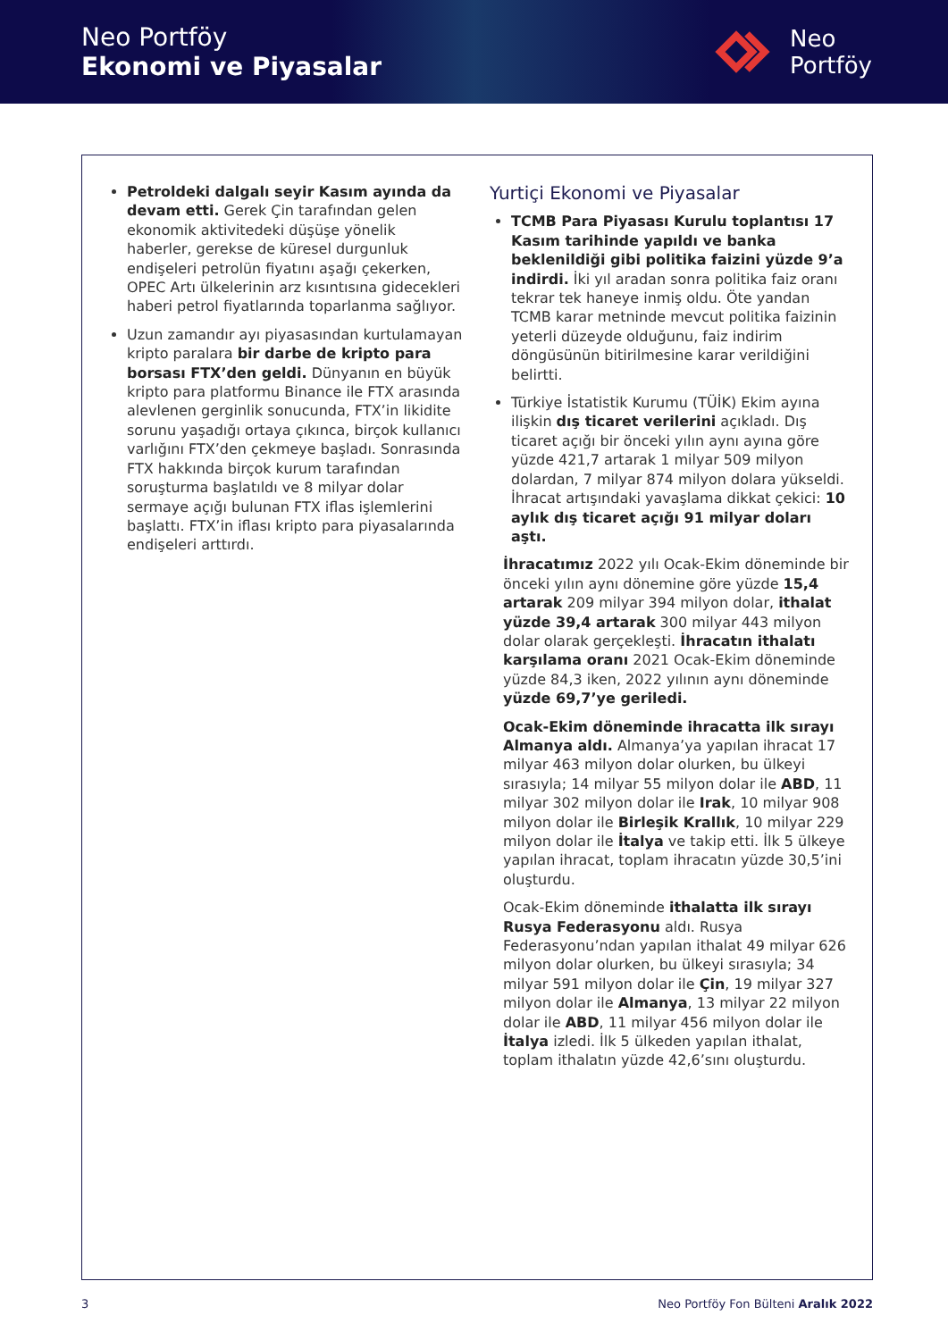Neo Portföy
Ekonomi ve Piyasalar
Neo
Portföy
Petroldeki dalgalı seyir Kasım ayında da devam etti. Gerek Çin tarafından gelen ekonomik aktivitedeki düşüşe yönelik haberler, gerekse de küresel durgunluk endişeleri petrolün fiyatını aşağı çekerken, OPEC Artı ülkelerinin arz kısıntısına gidecekleri haberi petrol fiyatlarında toparlanma sağlıyor.
Uzun zamandır ayı piyasasından kurtulamayan kripto paralara bir darbe de kripto para borsası FTX’den geldi. Dünyanın en büyük kripto para platformu Binance ile FTX arasında alevlenen gerginlik sonucunda, FTX’in likidite sorunu yaşadığı ortaya çıkınca, birçok kullanıcı varlığını FTX’den çekmeye başladı. Sonrasında FTX hakkında birçok kurum tarafından soruşturma başlatıldı ve 8 milyar dolar sermaye açığı bulunan FTX iflas işlemlerini başlattı. FTX’in iflası kripto para piyasalarında endişeleri arttırdı.
Yurtiçi Ekonomi ve Piyasalar
TCMB Para Piyasası Kurulu toplantısı 17 Kasım tarihinde yapıldı ve banka beklenildiği gibi politika faizini yüzde 9’a indirdi. İki yıl aradan sonra politika faiz oranı tekrar tek haneye inmiş oldu. Öte yandan TCMB karar metninde mevcut politika faizinin yeterli düzeyde olduğunu, faiz indirim döngüsünün bitirilmesine karar verildiğini belirtti.
Türkiye İstatistik Kurumu (TÜİK) Ekim ayına ilişkin dış ticaret verilerini açıkladı. Dış ticaret açığı bir önceki yılın aynı ayına göre yüzde 421,7 artarak 1 milyar 509 milyon dolardan, 7 milyar 874 milyon dolara yükseldi. İhracat artışındaki yavaşlama dikkat çekici: 10 aylık dış ticaret açığı 91 milyar doları aştı.
İhracatımız 2022 yılı Ocak-Ekim döneminde bir önceki yılın aynı dönemine göre yüzde 15,4 artarak 209 milyar 394 milyon dolar, ithalat yüzde 39,4 artarak 300 milyar 443 milyon dolar olarak gerçekleşti. İhracatın ithalatı karşılama oranı 2021 Ocak-Ekim döneminde yüzde 84,3 iken, 2022 yılının aynı döneminde yüzde 69,7’ye geriledi.
Ocak-Ekim döneminde ihracatta ilk sırayı Almanya aldı. Almanya’ya yapılan ihracat 17 milyar 463 milyon dolar olurken, bu ülkeyi sırasıyla; 14 milyar 55 milyon dolar ile ABD, 11 milyar 302 milyon dolar ile Irak, 10 milyar 908 milyon dolar ile Birleşik Krallık, 10 milyar 229 milyon dolar ile İtalya ve takip etti. İlk 5 ülkeye yapılan ihracat, toplam ihracatın yüzde 30,5’ini oluşturdu.
Ocak-Ekim döneminde ithalatta ilk sırayı Rusya Federasyonu aldı. Rusya Federasyonu’ndan yapılan ithalat 49 milyar 626 milyon dolar olurken, bu ülkeyi sırasıyla; 34 milyar 591 milyon dolar ile Çin, 19 milyar 327 milyon dolar ile Almanya, 13 milyar 22 milyon dolar ile ABD, 11 milyar 456 milyon dolar ile İtalya izledi. İlk 5 ülkeden yapılan ithalat, toplam ithalatın yüzde 42,6’sını oluşturdu.
3 Neo Portföy Fon Bülteni Aralık 2022